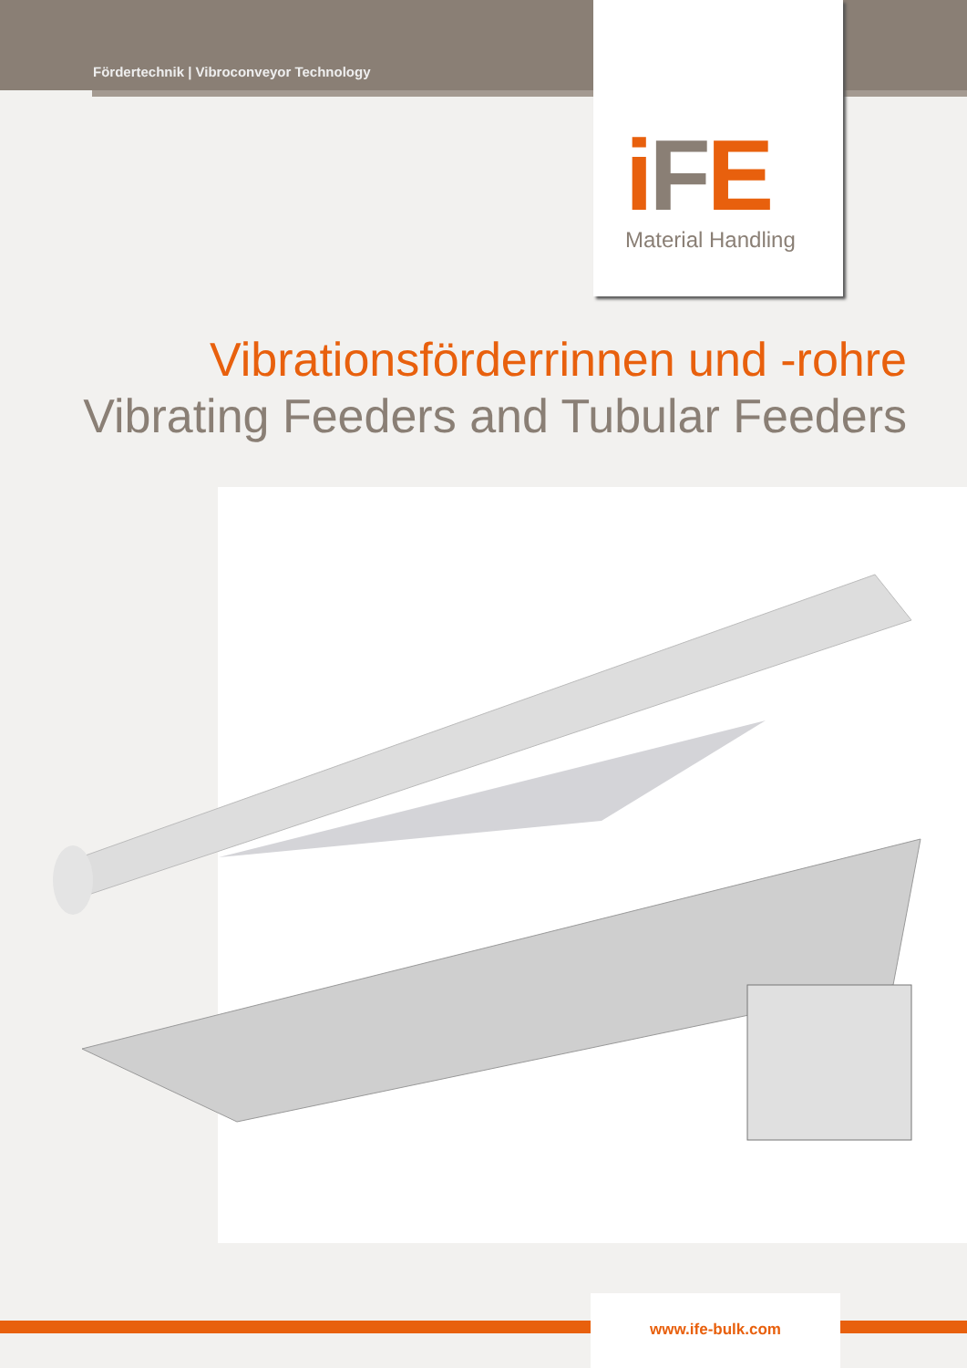Fördertechnik | Vibroconveyor Technology
iFE
Material Handling
Vibrationsförderrinnen und -rohre
Vibrating Feeders and Tubular Feeders
www.ife-bulk.com